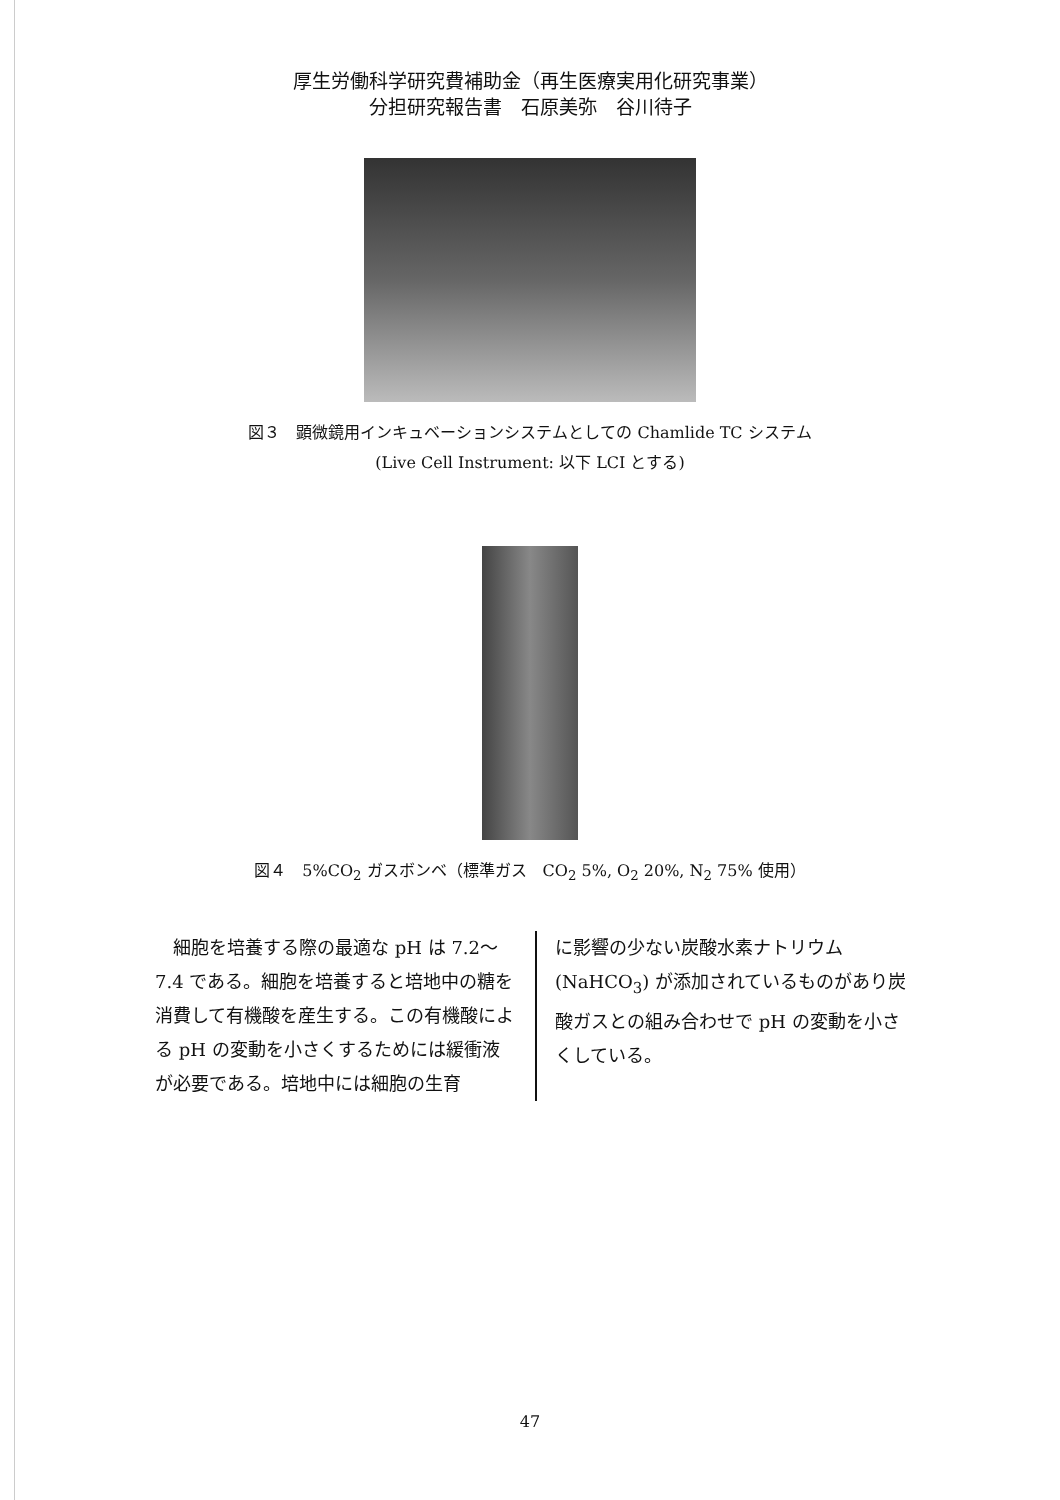厚生労働科学研究費補助金（再生医療実用化研究事業）
分担研究報告書　石原美弥　谷川待子
図３　顕微鏡用インキュベーションシステムとしての Chamlide TC システム
(Live Cell Instrument: 以下 LCI とする)
図４　5%CO<sub>2</sub> ガスボンベ（標準ガス　CO<sub>2</sub> 5%, O<sub>2</sub> 20%, N<sub>2</sub> 75% 使用）
　細胞を培養する際の最適な pH は 7.2～7.4 である。細胞を培養すると培地中の糖を消費して有機酸を産生する。この有機酸による pH の変動を小さくするためには緩衝液が必要である。培地中には細胞の生育
に影響の少ない炭酸水素ナトリウム (NaHCO<sub>3</sub>) が添加されているものがあり炭酸ガスとの組み合わせで pH の変動を小さくしている。
47